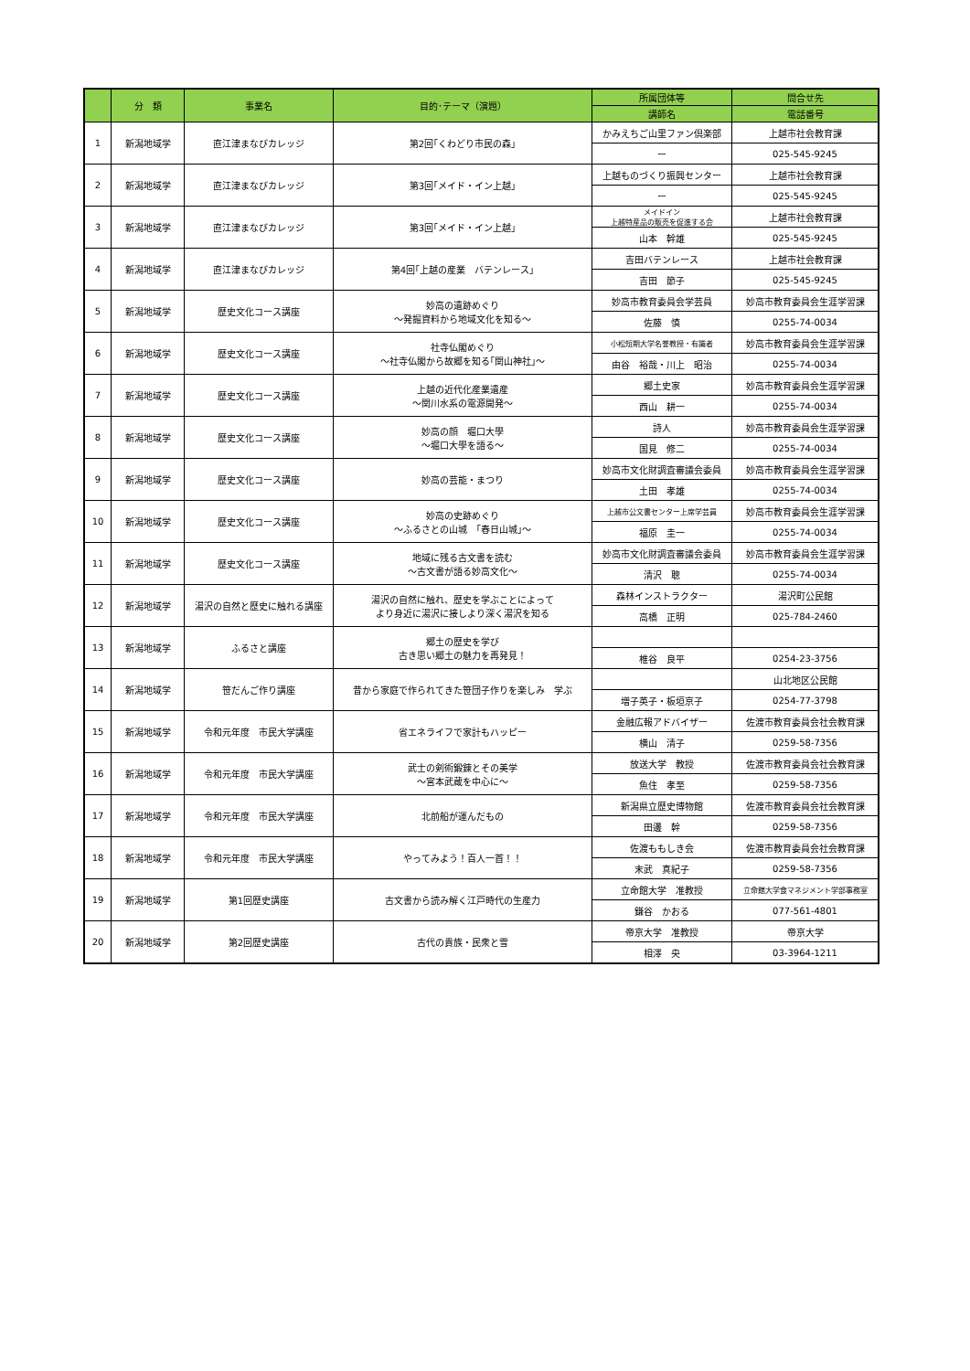| | 分 類 | 事業名 | 目的･テーマ（演題） | 所属団体等 | 問合せ先 |
| --- | --- | --- | --- | --- | --- |
| | | | | 講師名 | 電話番号 |
| 1 | 新潟地域学 | 直江津まなびカレッジ | 第2回｢くわどり市民の森｣ | かみえちご山里ファン倶楽部 | 上越市社会教育課 |
| | | | | ー | 025-545-9245 |
| 2 | 新潟地域学 | 直江津まなびカレッジ | 第3回｢メイド・イン上越｣ | 上越ものづくり振興センター | 上越市社会教育課 |
| | | | | ー | 025-545-9245 |
| 3 | 新潟地域学 | 直江津まなびカレッジ | 第3回｢メイド・イン上越｣ | メイドイン 上越特産品の販売を促進する会 | 上越市社会教育課 |
| | | | | 山本 幹雄 | 025-545-9245 |
| 4 | 新潟地域学 | 直江津まなびカレッジ | 第4回｢上越の産業 バテンレース｣ | 吉田バテンレース | 上越市社会教育課 |
| | | | | 吉田 節子 | 025-545-9245 |
| 5 | 新潟地域学 | 歴史文化コース講座 | 妙高の遺跡めぐり ～発掘資料から地域文化を知る～ | 妙高市教育委員会学芸員 | 妙高市教育委員会生涯学習課 |
| | | | | 佐藤 慎 | 0255-74-0034 |
| 6 | 新潟地域学 | 歴史文化コース講座 | 社寺仏閣めぐり ～社寺仏閣から故郷を知る｢関山神社｣～ | 小松短期大学名誉教授・有識者 | 妙高市教育委員会生涯学習課 |
| | | | | 由谷 裕哉・川上 昭治 | 0255-74-0034 |
| 7 | 新潟地域学 | 歴史文化コース講座 | 上越の近代化産業遺産 ～関川水系の電源開発～ | 郷土史家 | 妙高市教育委員会生涯学習課 |
| | | | | 西山 耕一 | 0255-74-0034 |
| 8 | 新潟地域学 | 歴史文化コース講座 | 妙高の顔 堀口大學 ～堀口大學を語る～ | 詩人 | 妙高市教育委員会生涯学習課 |
| | | | | 国見 修二 | 0255-74-0034 |
| 9 | 新潟地域学 | 歴史文化コース講座 | 妙高の芸能・まつり | 妙高市文化財調査審議会委員 | 妙高市教育委員会生涯学習課 |
| | | | | 土田 孝雄 | 0255-74-0034 |
| 10 | 新潟地域学 | 歴史文化コース講座 | 妙高の史跡めぐり ～ふるさとの山城 ｢春日山城｣～ | 上越市公文書センター上席学芸員 | 妙高市教育委員会生涯学習課 |
| | | | | 福原 圭一 | 0255-74-0034 |
| 11 | 新潟地域学 | 歴史文化コース講座 | 地域に残る古文書を読む ～古文書が語る妙高文化～ | 妙高市文化財調査審議会委員 | 妙高市教育委員会生涯学習課 |
| | | | | 清沢 聰 | 0255-74-0034 |
| 12 | 新潟地域学 | 湯沢の自然と歴史に触れる講座 | 湯沢の自然に触れ、歴史を学ぶことによって より身近に湯沢に接しより深く湯沢を知る | 森林インストラクター | 湯沢町公民館 |
| | | | | 高橋 正明 | 025-784-2460 |
| 13 | 新潟地域学 | ふるさと講座 | 郷土の歴史を学び 古き思い郷土の魅力を再発見！ | | |
| | | | | 椎谷 良平 | 0254-23-3756 |
| 14 | 新潟地域学 | 笹だんご作り講座 | 昔から家庭で作られてきた笹団子作りを楽しみ 学ぶ | | 山北地区公民館 |
| | | | | 増子英子・板垣京子 | 0254-77-3798 |
| 15 | 新潟地域学 | 令和元年度 市民大学講座 | 省エネライフで家計もハッピー | 金融広報アドバイザー | 佐渡市教育委員会社会教育課 |
| | | | | 横山 清子 | 0259-58-7356 |
| 16 | 新潟地域学 | 令和元年度 市民大学講座 | 武士の剣術鍛錬とその美学 ～宮本武蔵を中心に～ | 放送大学 教授 | 佐渡市教育委員会社会教育課 |
| | | | | 魚住 孝至 | 0259-58-7356 |
| 17 | 新潟地域学 | 令和元年度 市民大学講座 | 北前船が運んだもの | 新潟県立歴史博物館 | 佐渡市教育委員会社会教育課 |
| | | | | 田邊 幹 | 0259-58-7356 |
| 18 | 新潟地域学 | 令和元年度 市民大学講座 | やってみよう！百人一首！！ | 佐渡ももしき会 | 佐渡市教育委員会社会教育課 |
| | | | | 末武 真紀子 | 0259-58-7356 |
| 19 | 新潟地域学 | 第1回歴史講座 | 古文書から読み解く江戸時代の生産力 | 立命館大学 准教授 | 立命館大学食マネジメント学部事務室 |
| | | | | 鎌谷 かおる | 077-561-4801 |
| 20 | 新潟地域学 | 第2回歴史講座 | 古代の貴族・民衆と雪 | 帝京大学 准教授 | 帝京大学 |
| | | | | 相澤 央 | 03-3964-1211 |